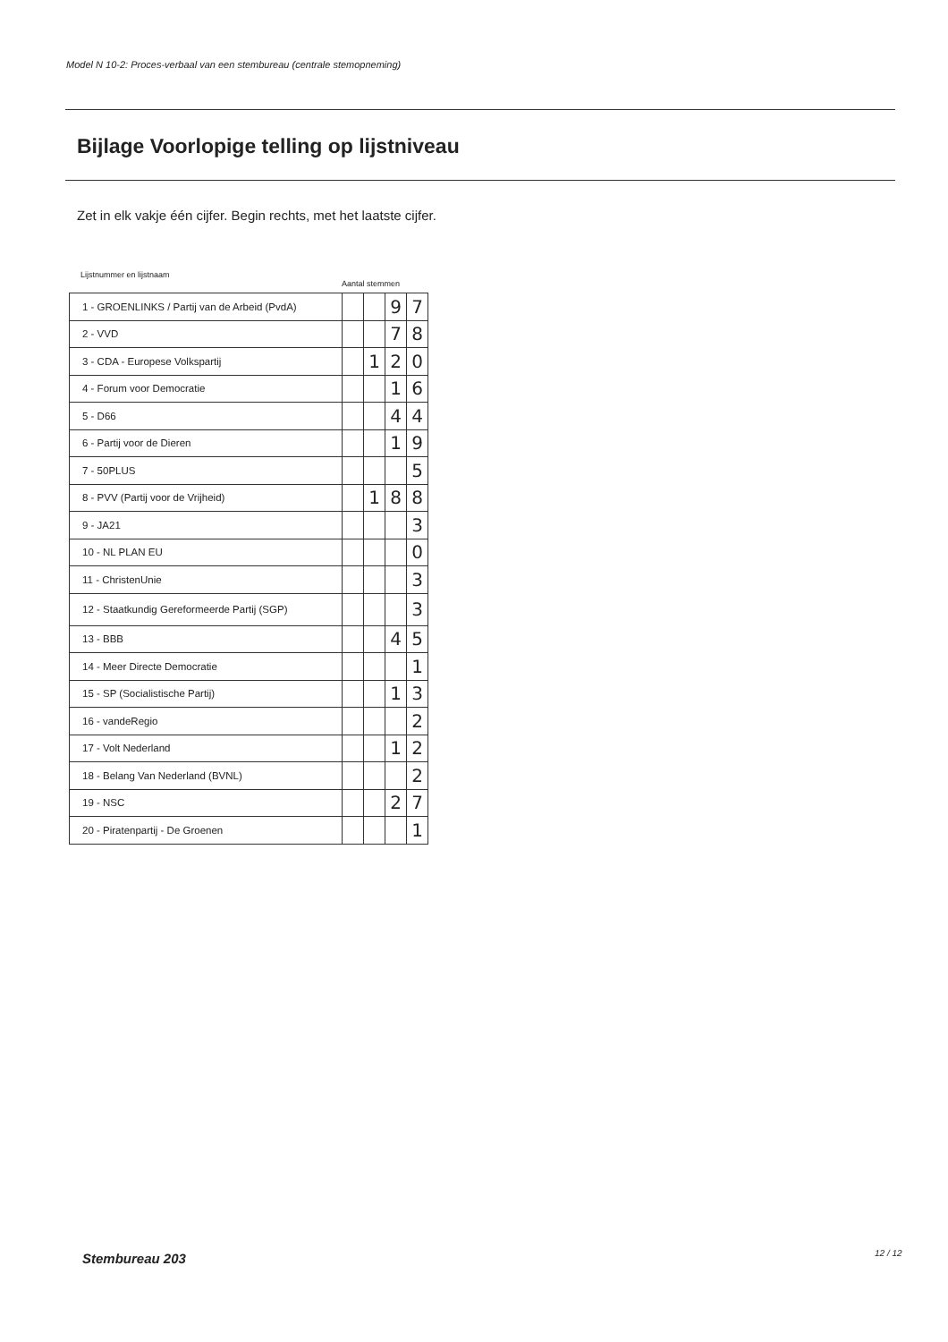Model N 10-2: Proces-verbaal van een stembureau (centrale stemopneming)
Bijlage Voorlopige telling op lijstniveau
Zet in elk vakje één cijfer. Begin rechts, met het laatste cijfer.
Lijstnummer en lijstnaam
Aantal stemmen
| 1 - GROENLINKS / Partij van de Arbeid (PvdA) | | | 9 | 7 |
| 2 - VVD | | | 7 | 8 |
| 3 - CDA - Europese Volkspartij | | 1 | 2 | 0 |
| 4 - Forum voor Democratie | | | 1 | 6 |
| 5 - D66 | | | 4 | 4 |
| 6 - Partij voor de Dieren | | | 1 | 9 |
| 7 - 50PLUS | | | | 5 |
| 8 - PVV (Partij voor de Vrijheid) | | 1 | 8 | 8 |
| 9 - JA21 | | | | 3 |
| 10 - NL PLAN EU | | | | 0 |
| 11 - ChristenUnie | | | | 3 |
| 12 - Staatkundig Gereformeerde Partij (SGP) | | | | 3 |
| 13 - BBB | | | 4 | 5 |
| 14 - Meer Directe Democratie | | | | 1 |
| 15 - SP (Socialistische Partij) | | | 1 | 3 |
| 16 - vandeRegio | | | | 2 |
| 17 - Volt Nederland | | | 1 | 2 |
| 18 - Belang Van Nederland (BVNL) | | | | 2 |
| 19 - NSC | | | 2 | 7 |
| 20 - Piratenpartij - De Groenen | | | | 1 |
Stembureau 203 12 / 12